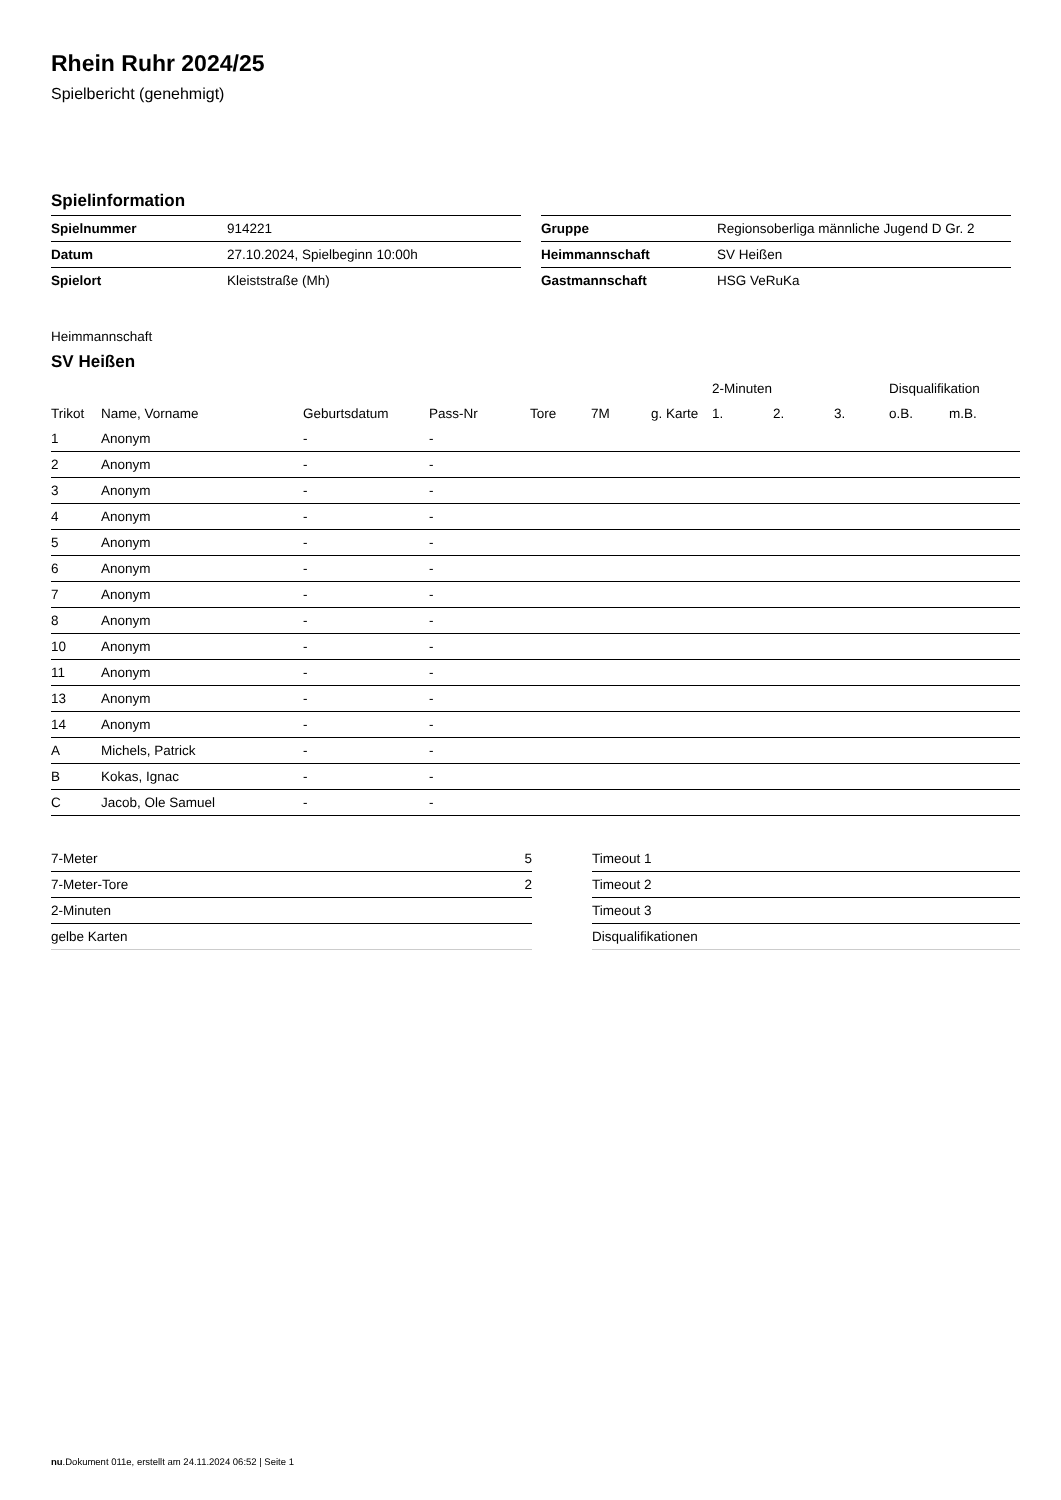Rhein Ruhr 2024/25
Spielbericht (genehmigt)
Spielinformation
| Spielnummer | 914221 |
| Datum | 27.10.2024, Spielbeginn 10:00h |
| Spielort | Kleiststraße (Mh) |
| Gruppe | Regionsoberliga männliche Jugend D Gr. 2 |
| Heimmannschaft | SV Heißen |
| Gastmannschaft | HSG VeRuKa |
Heimmannschaft
SV Heißen
| | | | | | | | 2-Minuten | | | Disqualifikation | |
| --- | --- | --- | --- | --- | --- | --- | --- | --- | --- | --- | --- |
| Trikot | Name, Vorname | Geburtsdatum | Pass-Nr | Tore | 7M | g. Karte | 1. | 2. | 3. | o.B. | m.B. |
| 1 | Anonym | - | - | | | | | | | | |
| 2 | Anonym | - | - | | | | | | | | |
| 3 | Anonym | - | - | | | | | | | | |
| 4 | Anonym | - | - | | | | | | | | |
| 5 | Anonym | - | - | | | | | | | | |
| 6 | Anonym | - | - | | | | | | | | |
| 7 | Anonym | - | - | | | | | | | | |
| 8 | Anonym | - | - | | | | | | | | |
| 10 | Anonym | - | - | | | | | | | | |
| 11 | Anonym | - | - | | | | | | | | |
| 13 | Anonym | - | - | | | | | | | | |
| 14 | Anonym | - | - | | | | | | | | |
| A | Michels, Patrick | - | - | | | | | | | | |
| B | Kokas, Ignac | - | - | | | | | | | | |
| C | Jacob, Ole Samuel | - | - | | | | | | | | |
| 7-Meter | 5 |
| 7-Meter-Tore | 2 |
| 2-Minuten | |
| gelbe Karten | |
| Timeout 1 |
| Timeout 2 |
| Timeout 3 |
| Disqualifikationen |
nu.Dokument 011e, erstellt am 24.11.2024 06:52 | Seite 1